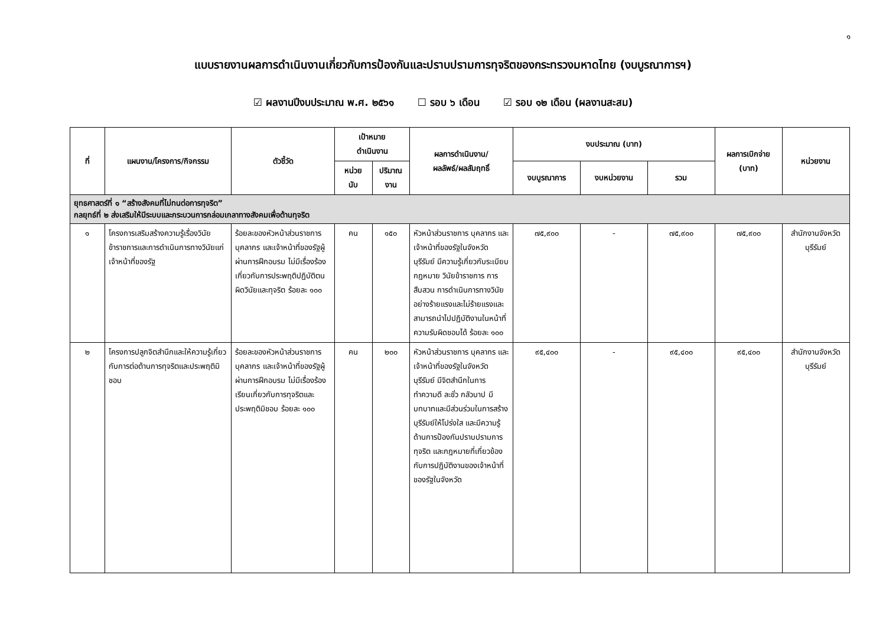๑
แบบรายงานผลการดำเนินงานเกี่ยวกับการป้องกันและปราบปรามการทุจริตของกระทรวงมหาดไทย (งบบูรณาการฯ)
☑ ผลงานปีงบประมาณ พ.ศ. ๒๕๖๑ ☐ รอบ ๖ เดือน ☑ รอบ ๑๒ เดือน (ผลงานสะสม)
| ที่ | แผนงาน/โครงการ/กิจกรรม | ตัวชี้วัด | เป้าหมาย ดำเนินงาน | | ผลการดำเนินงาน/ ผลลัพธ์/ผลสัมฤทธิ์ | งบประมาณ (บาท) | | | ผลการเบิกจ่าย (บาท) | หน่วยงาน |
| --- | --- | --- | --- | --- | --- | --- | --- | --- | --- | --- |
| | | | หน่วย นับ | ปริมาณ งาน | | งบบูรณาการ | งบหน่วยงาน | รวม | | |
| ยุทธศาสตร์ที่ ๑ “สร้างสังคมที่ไม่ทนต่อการทุจริต” กลยุทธ์ที่ ๒ ส่งเสริมให้มีระบบและกระบวนการกล่อมเกลาทางสังคมเพื่อต้านทุจริต | | | | | | | | | | |
| ๑ | โครงการเสริมสร้างความรู้เรื่องวินัยข้าราชการและการดำเนินการทางวินัยแก่เจ้าหน้าที่ของรัฐ | ร้อยละของหัวหน้าส่วนราชการ บุคลากร และเจ้าหน้าที่ของรัฐผู้ผ่านการฝึกอบรม ไม่มีเรื่องร้องเกี่ยวกับการประพฤติปฏิบัติตนผิดวินัยและทุจริต ร้อยละ ๑๐๐ | คน | ๑๕๐ | หัวหน้าส่วนราชการ บุคลากร และเจ้าหน้าที่ของรัฐในจังหวัดบุรีรัมย์ มีความรู้เกี่ยวกับระเบียบ กฎหมาย วินัยข้าราชการ การสืบสวน การดำเนินการทางวินัยอย่างร้ายแรงและไม่ร้ายแรงและสามารถนำไปปฏิบัติงานในหน้าที่ความรับผิดชอบได้ ร้อยละ ๑๐๐ | ๗๕,๙๐๐ | - | ๗๕,๙๐๐ | ๗๕,๙๐๐ | สำนักงานจังหวัดบุรีรัมย์ |
| ๒ | โครงการปลูกจิตสำนึกและให้ความรู้เกี่ยวกับการต่อต้านการทุจริตและประพฤติมิชอบ | ร้อยละของหัวหน้าส่วนราชการ บุคลากร และเจ้าหน้าที่ของรัฐผู้ผ่านการฝึกอบรม ไม่มีเรื่องร้องเรียนเกี่ยวกับการทุจริตและประพฤติมิชอบ ร้อยละ ๑๐๐ | คน | ๒๐๐ | หัวหน้าส่วนราชการ บุคลากร และเจ้าหน้าที่ของรัฐในจังหวัดบุรีรัมย์ มีจิตสำนึกในการทำความดี ละชั่ว กลัวบาป มีบทบาทและมีส่วนร่วมในการสร้างบุรีรัมย์ให้โปร่งใส และมีความรู้ด้านการป้องกันปราบปรามการทุจริต และกฎหมายที่เกี่ยวข้องกับการปฏิบัติงานของเจ้าหน้าที่ของรัฐในจังหวัด | ๙๕,๔๐๐ | - | ๙๕,๔๐๐ | ๙๕,๔๐๐ | สำนักงานจังหวัดบุรีรัมย์ |